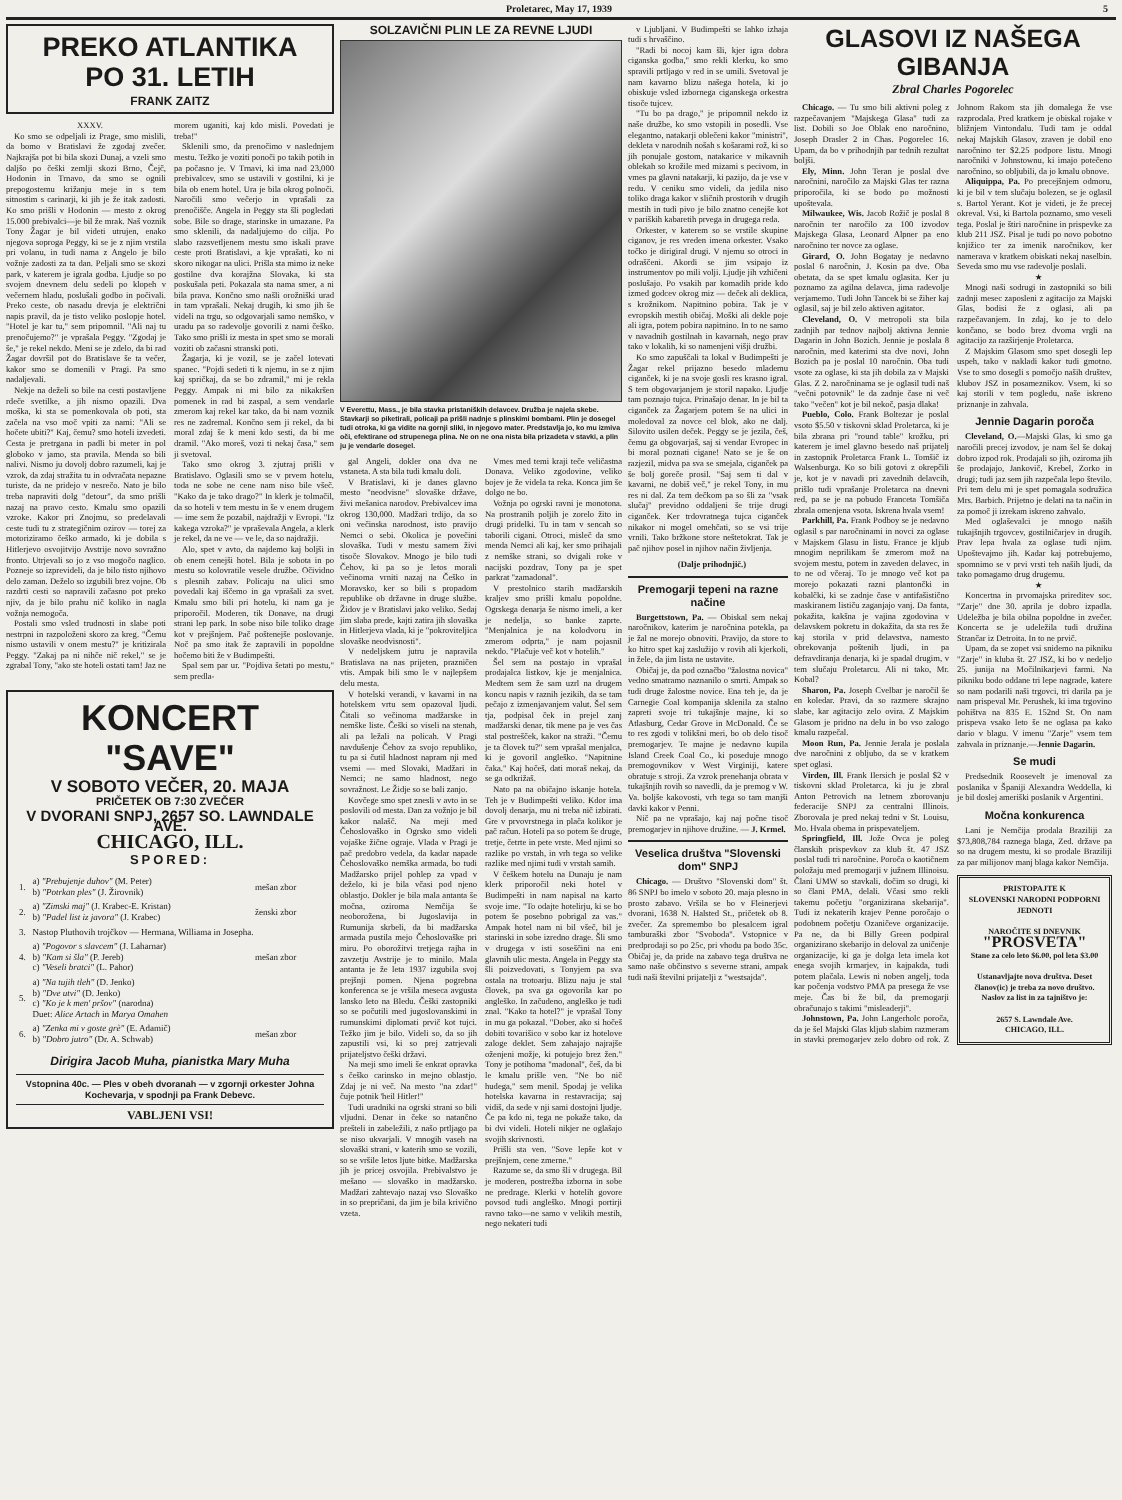Proletarec, May 17, 1939 5
PREKO ATLANTIKA
PO 31. LETIH
FRANK ZAITZ
XXXV.
Ko smo se odpeljali iz Prage, smo mislili, da bomo v Bratislavi že zgodaj zvečer. Najkrajša pot bi bila skozi Dunaj, a vzeli smo daljšo po češki zemlji skozi Brno, Čejč, Hodonin in Trnavo, da smo se ognili prepogostemu križanju meje in s tem sitnostim s carinarji, ki jih je že itak zadosti. Ko smo prišli v Hodonin — mesto z okrog 15.000 prebivalci—je bil že mrak. Naš voznik Tony Žagar je bil videti utrujen, enako njegova soproga Peggy, ki se je z njim vrstila pri volanu, in tudi nama z Angelo je bilo vožnje zadosti za ta dan. Peljali smo se skozi park, v katerem je igrala godba. Ljudje so po svojem dnevnem delu sedeli po klopeh v večernem hladu, poslušali godbo in počivali. Preko ceste, ob nasadu drevja je električni napis pravil, da je tisto veliko poslopje hotel. "Hotel je kar tu," sem pripomnil. "Ali naj tu prenočujemo?" je vprašala Peggy. "Zgodaj je še," je rekel nekdo. Meni se je zdelo, da bi rad Žagar dovršil pot do Bratislave še ta večer, kakor smo se domenili v Pragi. Pa smo nadaljevali.
Nekje na deželi so bile na cesti postavljene rdeče svetilke, a jih nismo opazili. Dva moška, ki sta se pomenkovala ob poti, sta začela na vso moč vpiti za nami: "Ali se hočete ubiti?" Kaj, čemu? smo hoteli izvedeti. Cesta je pretrgana in padli bi meter in pol globoko v jamo, sta pravila. Menda so bili nalivi. Nismo ju dovolj dobro razumeli, kaj je vzrok, da zdaj stražita tu in odvračata nepazne turiste, da ne pridejo v nesrečo. Nato je bilo treba napraviti dolg "detour", da smo prišli nazaj na pravo cesto. Kmalu smo opazili vzroke. Kakor pri Znojmu, so predelavali ceste tudi tu z strategičnim ozirov — torej za motoriziramo češko armado, ki je dobila s Hitlerjevo osvojitvijo Avstrije novo sovražno fronto. Utrjevali so jo z vso mogočo naglico. Pozneje so izprevideli, da je bilo tisto njihovo delo zaman. Deželo so izgubili brez vojne. Ob razdrti cesti so napravili začasno pot preko njiv, da je bilo prahu nič koliko in nagla vožnja nemogoča.
Postali smo vsled trudnosti in slabe poti nestrpni in razpoloženi skoro za kreg. "Čemu nismo ustavili v onem mestu?" je kritizirala Peggy. "Zakaj pa ni nihče nič rekel," se je zgrabal Tony, "ako ste hoteli ostati tam! Jaz ne morem uganiti, kaj kdo misli. Povedati je treba!"
Sklenili smo, da prenočimo v naslednjem mestu. Težko je voziti ponoči po takih potih in pa počasno je. V Trnavi, ki ima nad 23,000 prebivalcev, smo se ustavili v gostilni, ki je bila ob enem hotel. Ura je bila okrog polnoči. Naročili smo večerjo in vprašali za prenočišče. Angela in Peggy sta šli pogledati sobe. Bile so drage, starinske in umazane. Pa smo sklenili, da nadaljujemo do cilja. Po slabo razsvetljenem mestu smo iskali prave ceste proti Bratislavi, a kje vprašati, ko ni skoro nikogar na ulici. Prišla sta mimo iz neke gostilne dva korajžna Slovaka, ki sta poskušala peti. Pokazala sta nama smer, a ni bila prava. Končno smo našli orožniški urad in tam vprašali. Nekaj drugih, ki smo jih še videli na trgu, so odgovarjali samo nemško, v uradu pa so radevolje govorili z nami češko. Tako smo prišli iz mesta in spet smo se morali voziti ob začasni stranski poti.
Žagarja, ki je vozil, se je začel lotevati spanec. "Pojdi sedeti ti k njemu, in se z njim kaj spričkaj, da se bo zdramil," mi je rekla Peggy. Ampak ni mi bilo za nikakršen pomenek in rad bi zaspal, a sem vendarle zmerom kaj rekel kar tako, da bi nam voznik res ne zadremal. Končno sem ji rekel, da bi moral zdaj še k meni kdo sesti, da bi me dramil. "Ako moreš, vozi ti nekaj časa," sem ji svetoval.
Tako smo okrog 3. zjutraj prišli v Bratislavo. Oglasili smo se v prvem hotelu, toda ne sobe ne cene nam niso bile všeč. "Kako da je tako drago?" In klerk je tolmačil, da so hoteli v tem mestu in še v enem drugem — ime sem že pozabil, najdražji v Evropi. "Iz kakega vzroka?" je vpraševala Angela, a klerk je rekel, da ne ve — ve le, da so najdražji.
Alo, spet v avto, da najdemo kaj boljši in ob enem cenejši hotel. Bila je sobota in po mestu so kolovratile vesele družbe. Očividno s plesnih zabav. Policaju na ulici smo povedali kaj iščemo in ga vprašali za svet. Kmalu smo bili pri hotelu, ki nam ga je priporočil. Moderen, tik Donave, na drugi strani lep park. In sobe niso bile toliko drage kot v prejšnjem. Pač poštenejše poslovanje. Noč pa smo itak že zapravili in popoldne hočemo biti že v Budimpešti.
Spal sem par ur. "Pojdiva šetati po mestu," sem predla-
KONCERT "SAVE"
V SOBOTO VEČER, 20. MAJA
PRIČETEK OB 7:30 ZVEČER
V DVORANI SNPJ, 2657 SO. LAWNDALE AVE.
CHICAGO, ILL.
SPORED:
| 1. | a) "Prebujenje duhov" (M. Peter) b) "Potrkan ples" (J. Žirovnik) | mešan zbor |
| 2. | a) "Zimski maj" (J. Krabec-E. Kristan) b) "Padel list iz javora" (J. Krabec) | ženski zbor |
| 3. | Nastop Pluthovih trojčkov — Hermana, Williama in Josepha. | |
| 4. | a) "Pogovor s slavcem" (J. Laharnar) b) "Kam si šla" (P. Jereb) c) "Veseli bratci" (L. Pahor) | mešan zbor |
| 5. | a) "Na tujih tleh" (D. Jenko) b) "Dve utvi" (D. Jenko) c) "Ko je k men' pršov" (narodna) Duet: Alice Artach in Marya Omahen | |
| 6. | a) "Zenka mi v goste grè" (E. Adamič) b) "Dobro jutro" (Dr. A. Schwab) | mešan zbor |
Dirigira Jacob Muha, pianistka Mary Muha
Vstopnina 40c. — Ples v obeh dvoranah — v zgornji orkester Johna Kochevarja, v spodnji pa Frank Debevc.
VABLJENI VSI!
SOLZAVIČNI PLIN LE ZA REVNE LJUDI
V Everettu, Mass., je bila stavka pristaniških delavcev. Družba je najela skebe. Stavkarji so piketirali, policaji pa prišli nadnje s plinskimi bombami. Plin je dosegel tudi otroka, ki ga vidite na gornji sliki, in njegovo mater. Predstavlja jo, ko mu izmiva oči, efektirane od strupenega plina. Ne on ne ona nista bila prizadeta v stavki, a plin ju je vendarle dosegel.
gal Angeli, dokler ona dva ne vstaneta. A sta bila tudi kmalu doli.
V Bratislavi, ki je danes glavno mesto "neodvisne" slovaške države, živi mešanica narodov. Prebivalcev ima okrog 130,000. Madžari trdijo, da so oni večinska narodnost, isto pravijo Nemci o sebi. Okolica je povečini slovaška. Tudi v mestu samem živi tisoče Slovakov. Mnogo je bilo tudi Čehov, ki pa so je letos morali večinoma vrniti nazaj na Češko in Moravsko, ker so bili s propadom republike ob državne in druge službe. Židov je v Bratislavi jako veliko. Sedaj jim slaba prede, kajti zatira jih slovaška in Hitlerjeva vlada, ki je "pokroviteljica slovaške neodvisnosti".
V nedeljskem jutru je napravila Bratislava na nas prijeten, prazničen vtis. Ampak bili smo le v najlepšem delu mesta.
V hotelski verandi, v kavarni in na hotelskem vrtu sem opazoval ljudi. Čitali so večinoma madžarske in nemške liste. Češki so viseli na stenah, ali pa ležali na policah. V Pragi navdušenje Čehov za svojo republiko, tu pa si čutil hladnost napram nji med vsemi — med Slovaki, Madžari in Nemci; ne samo hladnost, nego sovražnost. Le Židje so se bali zanjo.
Kovčege smo spet znesli v avto in se poslovili od mesta. Dan za vožnjo je bil kakor nalašč. Na meji med Čehoslovaško in Ogrsko smo videli vojaške žične ograje. Vlada v Pragi je pač predobro vedela, da kadar napade Čehoslovaško nemška armada, bo tudi Madžarsko prijel pohlep za vpad v deželo, ki je bila včasi pod njeno oblastjo. Dokler je bila mala antanta še močna, oziroma Nemčija še neoborožena, bi Jugoslavija in Rumunija skrbeli, da bi madžarska armada pustila mejo Čehoslovaške pri miru. Po oborožitvi tretjega rajha in zavzetju Avstrije je to minilo. Mala antanta je že leta 1937 izgubila svoj prejšnji pomen. Njena pogrebna konferenca se je vršila meseca avgusta lansko leto na Bledu. Češki zastopniki so se počutili med jugoslovanskimi in rumunskimi diplomati prvič kot tujci. Težko jim je bilo. Videli so, da so jih zapustili vsi, ki so prej zatrjevali prijateljstvo češki državi.
Na meji smo imeli še enkrat opravka s češko carinsko in mejno oblastjo. Zdaj je ni več. Na mesto "na zdar!" čuje potnik 'heil Hitler!"
Tudi uradniki na ogrski strani so bili vljudni. Denar in čeke so natančno prešteli in zabeležili, z našo prtljago pa se niso ukvarjali. V mnogih vaseh na slovaški strani, v katerih smo se vozili, so se vršile letos ljute bitke. Madžarska jih je pricej osvojila. Prebivalstvo je mešano — slovaško in madžarsko. Madžari zahtevajo nazaj vso Slovaško in so prepričani, da jim je bila krivično vzeta.
Vmes med temi kraji teče veličastna Donava. Veliko zgodovine, veliko bojev je že videla ta reka. Konca jim še dolgo ne bo.
Vožnja po ogrski ravni je monotona. Na prostranih poljih je zorelo žito in drugi pridelki. Tu in tam v sencah so taborili cigani. Otroci, misleč da smo menda Nemci ali kaj, ker smo prihajali z nemške strani, so dvigali roke v nacijski pozdrav, Tony pa je spet parkrat "zamadonal".
V prestolnico starih madžarskih kraljev smo prišli kmalu popoldne. Ogrskega denarja še nismo imeli, a ker je nedelja, so banke zaprte. "Menjalnica je na kolodvoru in zmerom odprta," je nam pojasnil nekdo. "Plačuje več kot v hotelih."
Šel sem na postajo in vprašal prodajalca listkov, kje je menjalnica. Medtem sem že sam uzrl na drugem koncu napis v raznih jezikih, da se tam pečajo z izmenjavanjem valut. Šel sem tja, podpisal ček in prejel zanj madžarski denar, tik mene pa je ves čas stal postrešček, kakor na straži. "Čemu je ta človek tu?" sem vprašal menjalca, ki je govoril angleško. "Napitnine čaka." Kaj hočeš, dati moraš nekaj, da se ga odkrižaš.
Nato pa na običajno iskanje hotela. Teh je v Budimpešti veliko. Kdor ima dovolj denarja, mu ni treba nič izbirati. Gre v prvovrstnega in plača kolikor je pač račun. Hoteli pa so potem še druge, tretje, četrte in pete vrste. Med njimi so razlike po vrstah, in vrh tega so velike razlike med njimi tudi v vrstah samih.
V češkem hotelu na Dunaju je nam klerk priporočil neki hotel v Budimpešti in nam napisal na karto svoje ime. "To odajte hotelirju, ki se bo potem še posebno pobrigal za vas." Ampak hotel nam ni bil všeč, bil je starinski in sobe izredno drage. Šli smo v drugega v isti soseščini na eni glavnih ulic mesta. Angela in Peggy sta šli poizvedovati, s Tonyjem pa sva ostala na trotoarju. Blizu naju je stal človek, pa sva ga ogovorila kar po angleško. In začudeno, angleško je tudi znal. "Kako ta hotel?" je vprašal Tony in mu ga pokazal. "Dober, ako si hočeš dobiti tovarišico v sobo kar iz hotelove zaloge deklet. Sem zahajajo najrajše oženjeni možje, ki potujejo brez žen." Tony je potihoma "madonal", češ, da bi le kmalu prišle ven. "Ne bo nič hudega," sem menil. Spodaj je velika hotelska kavarna in restavracija; saj vidiš, da sede v nji sami dostojni ljudje. Če pa kdo ni, tega ne pokaže tako, da bi dvi videli. Hoteli nikjer ne oglašajo svojih skrivnosti.
Prišli sta ven. "Sove lepše kot v prejšnjem, cene zmerne."
Razume se, da smo šli v drugega. Bil je moderen, postrežba izborna in sobe ne predrage. Klerki v hotelih govore povsod tudi angleško. Mnogi portirji ravno tako—ne samo v velikih mestih, nego nekateri tudi
v Ljubljani. V Budimpešti se lahko izhaja tudi s hrvaščino.
"Radi bi nocoj kam šli, kjer igra dobra ciganska godba," smo rekli klerku, ko smo spravili prtljago v red in se umili. Svetoval je nam kavarno blizu našega hotela, ki jo obiskuje vsled izbornega ciganskega orkestra tisoče tujcev.
"Tu bo pa drago," je pripomnil nekdo iz naše družbe, ko smo vstopili in posedli. Vse elegantno, natakarji oblečeni kakor "ministri", dekleta v narodnih nošah s košarami rož, ki so jih ponujale gostom, natakarice v mikavnih oblekah so krožile med mizami s pecivom, in vmes pa glavni natakarji, ki pazijo, da je vse v redu. V ceniku smo videli, da jedila niso toliko draga kakor v sličnih prostorih v drugih mestih in tudi pivo je bilo znatno cenejše kot v pariških kabaretih prvega in drugega reda.
Orkester, v katerem so se vrstile skupine ciganov, je res vreden imena orkester. Vsako točko je dirigiral drugi. V njemu so otroci in odraščeni. Akordi se jim vsipajo iz instrumentov po mili volji. Ljudje jih vzhičeni poslušajo. Po vsakih par komadih pride kdo izmed godcev okrog miz — deček ali deklica, s krožnikom. Napitnino pobira. Tak je v evropskih mestih običaj. Moški ali dekle poje ali igra, potem pobira napitnino. In to ne samo v navadnih gostilnah in kavarnah, nego prav tako v lokalih, ki so namenjeni višji družbi.
Ko smo zapuščali ta lokal v Budimpešti je Žagar rekel prijazno besedo mlademu ciganček, ki je na svoje gosli res krasno igral. S tem obgovarjanjem je storil napako. Ljudje tam poznajo tujca. Prinašajo denar. In je bil ta ciganček za Žagarjem potem še na ulici in moledoval za novce cel blok, ako ne dalj. Silovito usilen deček. Peggy se je jezila, češ, čemu ga obgovarjaš, saj si vendar Evropec in bi moral poznati cigane! Nato se je še on razjezil, midva pa sva se smejala, ciganček pa še bolj goreče prosil. "Saj sem ti dal v kavarni, ne dobiš več," je rekel Tony, in mu res ni dal. Za tem dečkom pa so šli za "vsak slučaj" previdno oddaljeni še trije drugi ciganček. Ker trdovratnega tujca ciganček nikakor ni mogel omehčati, so se vsi trije vrnili. Tako bržkone store neštetokrat. Tak je pač njihov posel in njihov način življenja.
(Dalje prihodnjič.)
Premogarji tepeni na razne načine
Burgettstown, Pa. — Obiskal sem nekaj naročnikov, katerim je naročnina potekla, pa je žal ne morejo obnoviti. Pravijo, da store to ko hitro spet kaj zaslužijo v rovih ali kjerkoli, in žele, da jim lista ne ustavite.
Običaj je, da pod označbo "žalostna novica" vedno smatramo naznanilo o smrti. Ampak so tudi druge žalostne novice. Ena teh je, da je Carnegie Coal kompanija sklenila za stalno zapreti svoje tri tukajšnje majne, ki so Atlasburg, Cedar Grove in McDonald. Če se to res zgodi v tolikšni meri, bo ob delo tisoč premogarjev. Te majne je nedavno kupila Island Creek Coal Co., ki poseduje mnogo premogovnikov v West Virginiji, katere obratuje s stroji. Za vzrok prenehanja obrata v tukajšnjih rovih so navedli, da je premog v W. Va. boljše kakovosti, vrh tega so tam manjši davki kakor v Penni.
Nič pa ne vprašajo, kaj naj počne tisoč premogarjev in njihove družine. — J. Krmel.
Veselica društva "Slovenski dom" SNPJ
Chicago. — Društvo "Slovenski dom" št. 86 SNPJ bo imelo v soboto 20. maja plesno in prosto zabavo. Vršila se bo v Fleinerjevi dvorani, 1638 N. Halsted St., pričetek ob 8. zvečer. Za spremembo bo plesalcem igral tamburaški zbor "Svoboda". Vstopnice v predprodaji so po 25c, pri vhodu pa bodo 35c. Običaj je, da pride na zabavo tega društva ne samo naše občinstvo s severne strani, ampak tudi naši števil­ni prijatelji z "westsajda".
GLASOVI IZ NAŠEGA GIBANJA
Zbral Charles Pogorelec
Chicago. — Tu smo bili aktivni poleg z razpečavanjem "Majskega Glasa" tudi za list. Dobili so Joe Oblak eno naročnino, Joseph Drasler 2 in Chas. Pogorelec 16. Upam, da bo v prihodnjih par tednih rezultat boljši.
Ely, Minn. John Teran je poslal dve naročnini, naročilo za Majski Glas ter razna priporočila, ki se bodo po možnosti upoštevala.
Milwaukee, Wis. Jacob Rožič je poslal 8 naročnin ter naročilo za 100 izvodov Majskega Glasa, Leonard Alpner pa eno naročnino ter novce za oglase.
Girard, O. John Bogatay je nedavno poslal 6 naročnin, J. Kosin pa dve. Oba obetata, da se spet kmalu oglasita. Ker ju poznamo za agilna delavca, jima radevolje verjamemo. Tudi John Tancek bi se žiher kaj oglasil, saj je bil zelo aktiven agitator.
Cleveland, O. V metropoli sta bila zadnjih par tednov najbolj aktivna Jennie Dagarin in John Bozich. Jennie je poslala 8 naročnin, med katerimi sta dve novi, John Bozich pa je poslal 10 naročnin. Oba tudi vsote za oglase, ki sta jih dobila za v Majski Glas. Z 2. naročninama se je oglasil tudi naš "večni potovnik" le da zadnje čase ni več tako "večen" kot je bil nekoč, pasja dlaka!
Pueblo, Colo. Frank Boltezar je poslal vsoto $5.50 v tiskovni sklad Proletarca, ki je bila zbrana pri "round table" krožku, pri katerem je imel glavno besedo naš prijatelj in zastopnik Proletarca Frank L. Tomšič iz Walsenburga. Ko so bili gotovi z okrepčili je, kot je v navadi pri zavednih delavcih, prišlo tudi vprašanje Proletarca na dnevni red, pa se je na pobudo Franceta Tomšiča zbrala omenjena vsota. Iskrena hvala vsem!
Parkhill, Pa. Frank Podboy se je nedavno oglasil s par naročninami in novci za oglase v Majskem Glasu in listu. France je kljub mnogim neprilikam še zmerom mož na svojem mestu, potem in zaveden delavec, in to ne od včeraj. To je mnogo več kot pa morejo pokazati razni plantončki in kobalčki, ki se zadnje čase v antifašistično maskiranem lističu zaganjajo vanj. Da fanta, pokažita, kakšna je vajina zgodovina v delavskem pokretu in dokažita, da sta res že kaj storila v prid delavstva, namesto obrekovanja poštenih ljudi, in pa defravdiranja denarja, ki je spadal drugim, v tem slučaju Proletarcu. Ali ni tako, Mr. Kobal?
Sharon, Pa. Joseph Cvelbar je naročil še en koledar. Pravi, da so razmere skrajno slabe, kar agitacijo zelo ovira. Z Majskim Glasom je pridno na delu in bo vso zalogo kmalu razpečal.
Moon Run, Pa. Jennie Jerala je poslala dve naročnini z obljubo, da se v kratkem spet oglasi.
Virden, Ill. Frank Ilersich je poslal $2 v tiskovni sklad Proletarca, ki ju je zbral Anton Petrovich na letnem zborovanju federacije SNPJ za centralni Illinois. Zborovala je pred nekaj tedni v St. Louisu, Mo. Hvala obema in prispevateljem.
Springfield, Ill. Jože Ovca je poleg članskih prispevkov za klub št. 47 JSZ poslal tudi tri naročnine. Poroča o kaotičnem položaju med premogarji v južnem Illinoisu. Člani UMW so stavkali, dočim so drugi, ki so člani PMA, delali. Včasi smo rekli takemu početju "organizirana skebarija". Tudi iz nekaterih krajev Penne poročajo o podobnem početju Ozaničeve organizacije. Pa ne, da bi Billy Green podpiral organizirano skebarijo in deloval za uničenje organizacije, ki ga je dolga leta imela kot enega svojih krmarjev, in kajpakda, tudi potem plačala. Lewis ni noben angelj, toda kar počenja vodstvo PMA pa presega že vse meje. Čas bi že bil, da premogarji obračunajo s takimi "misleaderji".
Johnstown, Pa. John Langerholc poroča, da je šel Majski Glas kljub slabim razmeram in stavki premogarjev zelo dobro od rok. Z Johnom Rakom sta jih domalega že vse razprodala. Pred kratkem je obiskal rojake v bližnjem Vintondalu. Tudi tam je oddal nekaj Majskih Glasov, zraven je dobil eno naročnino ter $2.25 podpore listu. Mnogi naročniki v Johnstownu, ki imajo potečeno naročnino, so obljubili, da jo kmalu obnove.
Aliquippa, Pa. Po precejšnjem odmoru, ki je bil v tem slučaju bolezen, se je oglasil s. Bartol Yerant. Kot je videti, je že precej okreval. Vsi, ki Bartola poznamo, smo veseli tega. Poslal je štiri naročnine in prispevke za klub 211 JSZ. Pisal je tudi po novo pobotno knjižico ter za imenik naročnikov, ker namerava v kratkem obiskati nekaj naselbin. Seveda smo mu vse radevolje poslali.
★
Mnogi naši sodrugi in zastopniki so bili zadnji mesec zaposleni z agitacijo za Majski Glas, bodisi že z oglasi, ali pa razpečavanjem. In zdaj, ko je to delo končano, se bodo brez dvoma vrgli na agitacijo za razširjenje Proletarca.
Z Majskim Glasom smo spet dosegli lep uspeh, tako v nakladi kakor tudi gmotno. Vse to smo dosegli s pomočjo naših društev, klubov JSZ in posameznikov. Vsem, ki so kaj storili v tem pogledu, naše iskreno priznanje in zahvala.
Jennie Dagarin poroča
Cleveland, O.—Majski Glas, ki smo ga naročili precej izvodov, je nam šel še dokaj dobro izpod rok. Prodajali so jih, oziroma jih še prodajajo, Jankovič, Krebel, Zorko in drugi; tudi jaz sem jih razpečala lepo število. Pri tem delu mi je spet pomagala sodružica Mrs. Barbich. Prijetno je delati na ta način in za pomoč ji izrekam iskreno zahvalo.
Med oglaševalci je mnogo naših tukajšnjih trgovcev, gostilničarjev in drugih. Prav lepa hvala za oglase tudi njim. Upoštevajmo jih. Kadar kaj potrebujemo, spomnimo se v prvi vrsti teh naših ljudi, da tako pomagamo drug drugemu.
★
Koncertna in prvomajska prireditev soc. "Zarje" dne 30. aprila je dobro izpadla. Udeležba je bila obilna popoldne in zvečer. Koncerta se je udeležila tudi družina Strančar iz Detroita. In to ne prvič.
Upam, da se zopet vsi snidemo na pikniku "Zarje" in kluba št. 27 JSZ, ki bo v nedeljo 25. junija na Močilnikarjevi farmi. Na pikniku bodo oddane tri lepe nagrade, katere so nam podarili naši trgovci, tri darila pa je nam prispeval Mr. Perushek, ki ima trgovino pohištva na 835 E. 152nd St. On nam prispeva vsako leto še ne oglasa pa kako dario v blagu. V imenu "Zarje" vsem tem zahvala in priznanje.—Jennie Dagarin.
Se mudi
Predsednik Roosevelt je imenoval za poslanika v Španiji Alexandra Weddella, ki je bil doslej ameriški poslanik v Argentini.
Močna konkurenca
Lani je Nemčija prodala Braziliji za $73,808,784 raznega blaga, Zed. države pa so na drugem mestu, ki so prodale Braziliji za par milijonov manj blaga kakor Nemčija.
PRISTOPAJTE K
SLOVENSKI NARODNI PODPORNI JEDNOTI
NAROČITE SI DNEVNIK
"PROSVETA"
Stane za celo leto $6.00, pol leta $3.00
Ustanavljajte nova društva. Deset članov(ic) je treba za novo društvo. Naslov za list in za tajništvo je:
2657 S. Lawndale Ave.
CHICAGO, ILL.